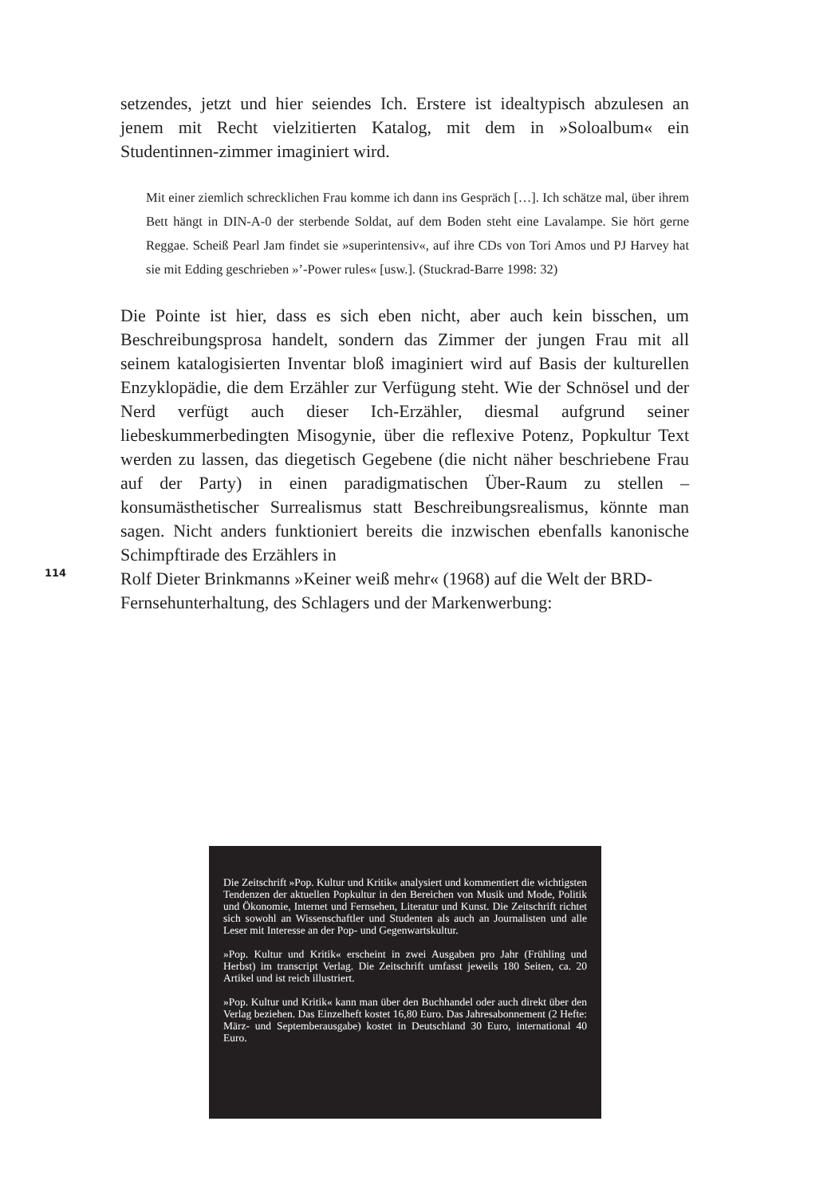setzendes, jetzt und hier seiendes Ich. Erstere ist idealtypisch abzulesen an jenem mit Recht vielzitierten Katalog, mit dem in »Soloalbum« ein Studentinnen-zimmer imaginiert wird.
Mit einer ziemlich schrecklichen Frau komme ich dann ins Gespräch […]. Ich schätze mal, über ihrem Bett hängt in DIN-A-0 der sterbende Soldat, auf dem Boden steht eine Lavalampe. Sie hört gerne Reggae. Scheiß Pearl Jam findet sie »superintensiv«, auf ihre CDs von Tori Amos und PJ Harvey hat sie mit Edding geschrieben »’-Power rules« [usw.]. (Stuckrad-Barre 1998: 32)
Die Pointe ist hier, dass es sich eben nicht, aber auch kein bisschen, um Beschreibungsprosa handelt, sondern das Zimmer der jungen Frau mit all seinem katalogisierten Inventar bloß imaginiert wird auf Basis der kulturellen Enzyklopädie, die dem Erzähler zur Verfügung steht. Wie der Schnösel und der Nerd verfügt auch dieser Ich-Erzähler, diesmal aufgrund seiner liebeskummerbedingten Misogynie, über die reflexive Potenz, Popkultur Text werden zu lassen, das diegetisch Gegebene (die nicht näher beschriebene Frau auf der Party) in einen paradigmatischen Über-Raum zu stellen – konsumästhetischer Surrealismus statt Beschreibungsrealismus, könnte man sagen. Nicht anders funktioniert bereits die inzwischen ebenfalls kanonische Schimpftirade des Erzählers in
114
Rolf Dieter Brinkmanns »Keiner weiß mehr« (1968) auf die Welt der BRD-
Fernsehunterhaltung, des Schlagers und der Markenwerbung:
Die Zeitschrift »Pop. Kultur und Kritik« analysiert und kommentiert die wichtigsten Tendenzen der aktuellen Popkultur in den Bereichen von Musik und Mode, Politik und Ökonomie, Internet und Fernsehen, Literatur und Kunst. Die Zeitschrift richtet sich sowohl an Wissenschaftler und Studenten als auch an Journalisten und alle Leser mit Interesse an der Pop- und Gegenwartskultur.
»Pop. Kultur und Kritik« erscheint in zwei Ausgaben pro Jahr (Frühling und Herbst) im transcript Verlag. Die Zeitschrift umfasst jeweils 180 Seiten, ca. 20 Artikel und ist reich illustriert.
»Pop. Kultur und Kritik« kann man über den Buchhandel oder auch direkt über den Verlag beziehen. Das Einzelheft kostet 16,80 Euro. Das Jahresabonnement (2 Hefte: März- und Septemberausgabe) kostet in Deutschland 30 Euro, international 40 Euro.